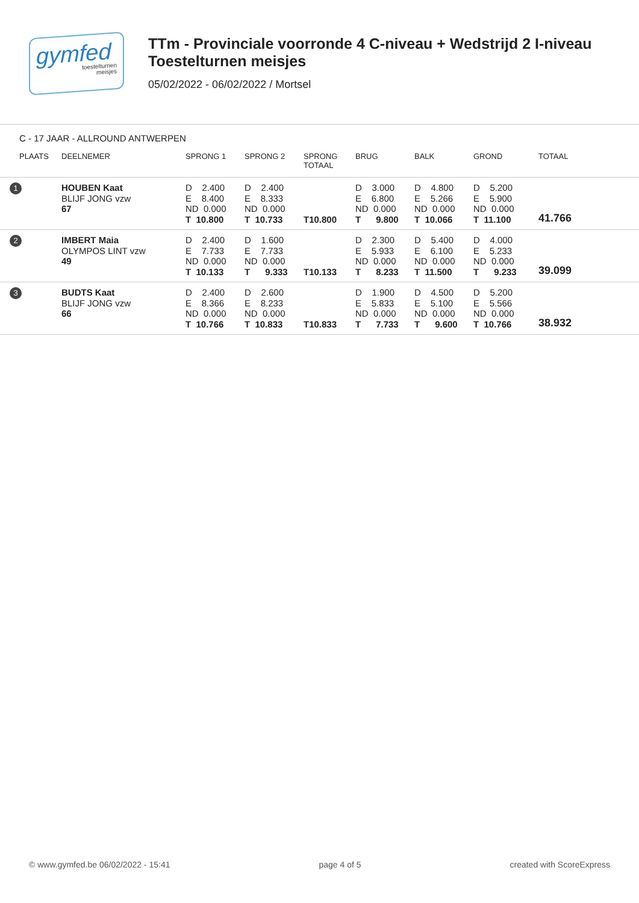gymfed
toestelturnen
meisjes
TTm - Provinciale voorronde 4 C-niveau + Wedstrijd 2 I-niveau
Toestelturnen meisjes
05/02/2022 - 06/02/2022 / Mortsel
C - 17 JAAR - ALLROUND ANTWERPEN
| PLAATS | DEELNEMER | SPRONG 1 | SPRONG 2 | SPRONG TOTAAL | BRUG | BALK | GROND | TOTAAL |
| --- | --- | --- | --- | --- | --- | --- | --- | --- |
| 1 | HOUBEN Kaat BLIJF JONG vzw 67 | D 2.400 E 8.400 ND 0.000 T 10.800 | D 2.400 E 8.333 ND 0.000 T 10.733 | T10.800 | D 3.000 E 6.800 ND 0.000 T 9.800 | D 4.800 E 5.266 ND 0.000 T 10.066 | D 5.200 E 5.900 ND 0.000 T 11.100 | 41.766 |
| 2 | IMBERT Maia OLYMPOS LINT vzw 49 | D 2.400 E 7.733 ND 0.000 T 10.133 | D 1.600 E 7.733 ND 0.000 T 9.333 | T10.133 | D 2.300 E 5.933 ND 0.000 T 8.233 | D 5.400 E 6.100 ND 0.000 T 11.500 | D 4.000 E 5.233 ND 0.000 T 9.233 | 39.099 |
| 3 | BUDTS Kaat BLIJF JONG vzw 66 | D 2.400 E 8.366 ND 0.000 T 10.766 | D 2.600 E 8.233 ND 0.000 T 10.833 | T10.833 | D 1.900 E 5.833 ND 0.000 T 7.733 | D 4.500 E 5.100 ND 0.000 T 9.600 | D 5.200 E 5.566 ND 0.000 T 10.766 | 38.932 |
© www.gymfed.be 06/02/2022 - 15:41 page 4 of 5 created with ScoreExpress